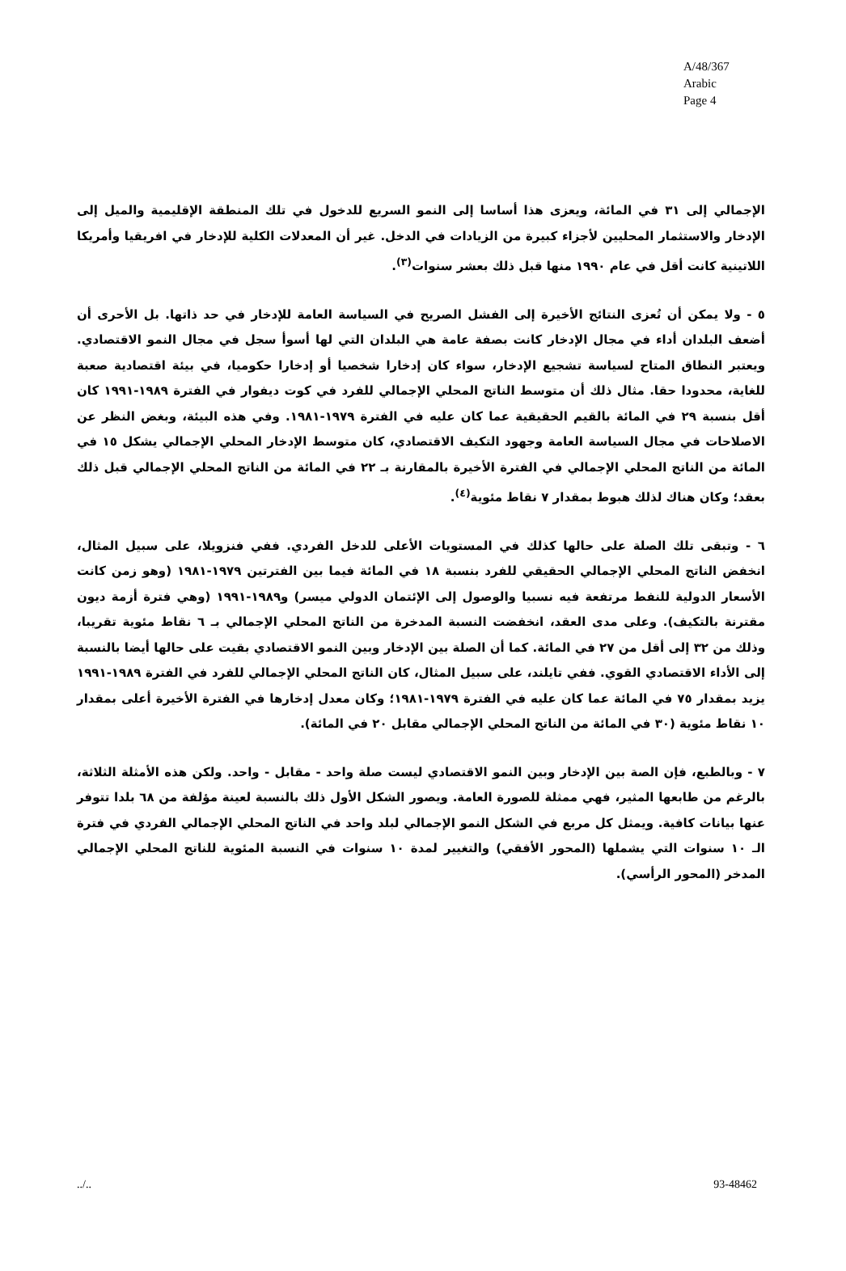A/48/367
Arabic
Page 4
الإجمالي إلى ٣١ في المائة، ويعزى هذا أساسا إلى النمو السريع للدخول في تلك المنطقة الإقليمية والميل إلى الإدخار والاستثمار المحليين لأجزاء كبيرة من الزيادات في الدخل. غير أن المعدلات الكلية للإدخار في افريقيا وأمريكا اللاتينية كانت أقل في عام ١٩٩٠ منها قبل ذلك بعشر سنوات<sup>(٣)</sup>.
٥ - ولا يمكن أن تُعزى النتائج الأخيرة إلى الفشل الصريح في السياسة العامة للإدخار في حد ذاتها. بل الأحرى أن أضعف البلدان أداء في مجال الإدخار كانت بصفة عامة هي البلدان التي لها أسوأ سجل في مجال النمو الاقتصادي. ويعتبر النطاق المتاح لسياسة تشجيع الإدخار، سواء كان إدخارا شخصيا أو إدخارا حكوميا، في بيئة اقتصادية صعبة للغاية، محدودا حقا. مثال ذلك أن متوسط الناتج المحلي الإجمالي للفرد في كوت ديفوار في الفترة ١٩٨٩-١٩٩١ كان أقل بنسبة ٢٩ في المائة بالقيم الحقيقية عما كان عليه في الفترة ١٩٧٩-١٩٨١. وفي هذه البيئة، وبغض النظر عن الاصلاحات في مجال السياسة العامة وجهود التكيف الاقتصادي، كان متوسط الإدخار المحلي الإجمالي يشكل ١٥ في المائة من الناتج المحلي الإجمالي في الفترة الأخيرة بالمقارنة بـ ٢٢ في المائة من الناتج المحلي الإجمالي قبل ذلك بعقد؛ وكان هناك لذلك هبوط بمقدار ٧ نقاط مئوية<sup>(٤)</sup>.
٦ - وتبقى تلك الصلة على حالها كذلك في المستويات الأعلى للدخل الفردي. ففي فنزويلا، على سبيل المثال، انخفض الناتج المحلي الإجمالي الحقيقي للفرد بنسبة ١٨ في المائة فيما بين الفترتين ١٩٧٩-١٩٨١ (وهو زمن كانت الأسعار الدولية للنفط مرتفعة فيه نسبيا والوصول إلى الإئتمان الدولي ميسر) و١٩٨٩-١٩٩١ (وهي فترة أزمة ديون مقترنة بالتكيف). وعلى مدى العقد، انخفضت النسبة المدخرة من الناتج المحلي الإجمالي بـ ٦ نقاط مئوية تقريبا، وذلك من ٣٢ إلى أقل من ٢٧ في المائة. كما أن الصلة بين الإدخار وبين النمو الاقتصادي بقيت على حالها أيضا بالنسبة إلى الأداء الاقتصادي القوي. ففي تايلند، على سبيل المثال، كان الناتج المحلي الإجمالي للفرد في الفترة ١٩٨٩-١٩٩١ يزيد بمقدار ٧٥ في المائة عما كان عليه في الفترة ١٩٧٩-١٩٨١؛ وكان معدل إدخارها في الفترة الأخيرة أعلى بمقدار ١٠ نقاط مئوية (٣٠ في المائة من الناتج المحلي الإجمالي مقابل ٢٠ في المائة).
٧ - وبالطبع، فإن الصة بين الإدخار وبين النمو الاقتصادي ليست صلة واحد - مقابل - واحد. ولكن هذه الأمثلة الثلاثة، بالرغم من طابعها المثير، فهي ممثلة للصورة العامة. ويصور الشكل الأول ذلك بالنسبة لعينة مؤلفة من ٦٨ بلدا تتوفر عنها بيانات كافية. ويمثل كل مربع في الشكل النمو الإجمالي لبلد واحد في الناتج المحلي الإجمالي الفردي في فترة الـ ١٠ سنوات التي يشملها (المحور الأفقي) والتغيير لمدة ١٠ سنوات في النسبة المئوية للناتج المحلي الإجمالي المدخر (المحور الرأسي).
../.. 93-48462